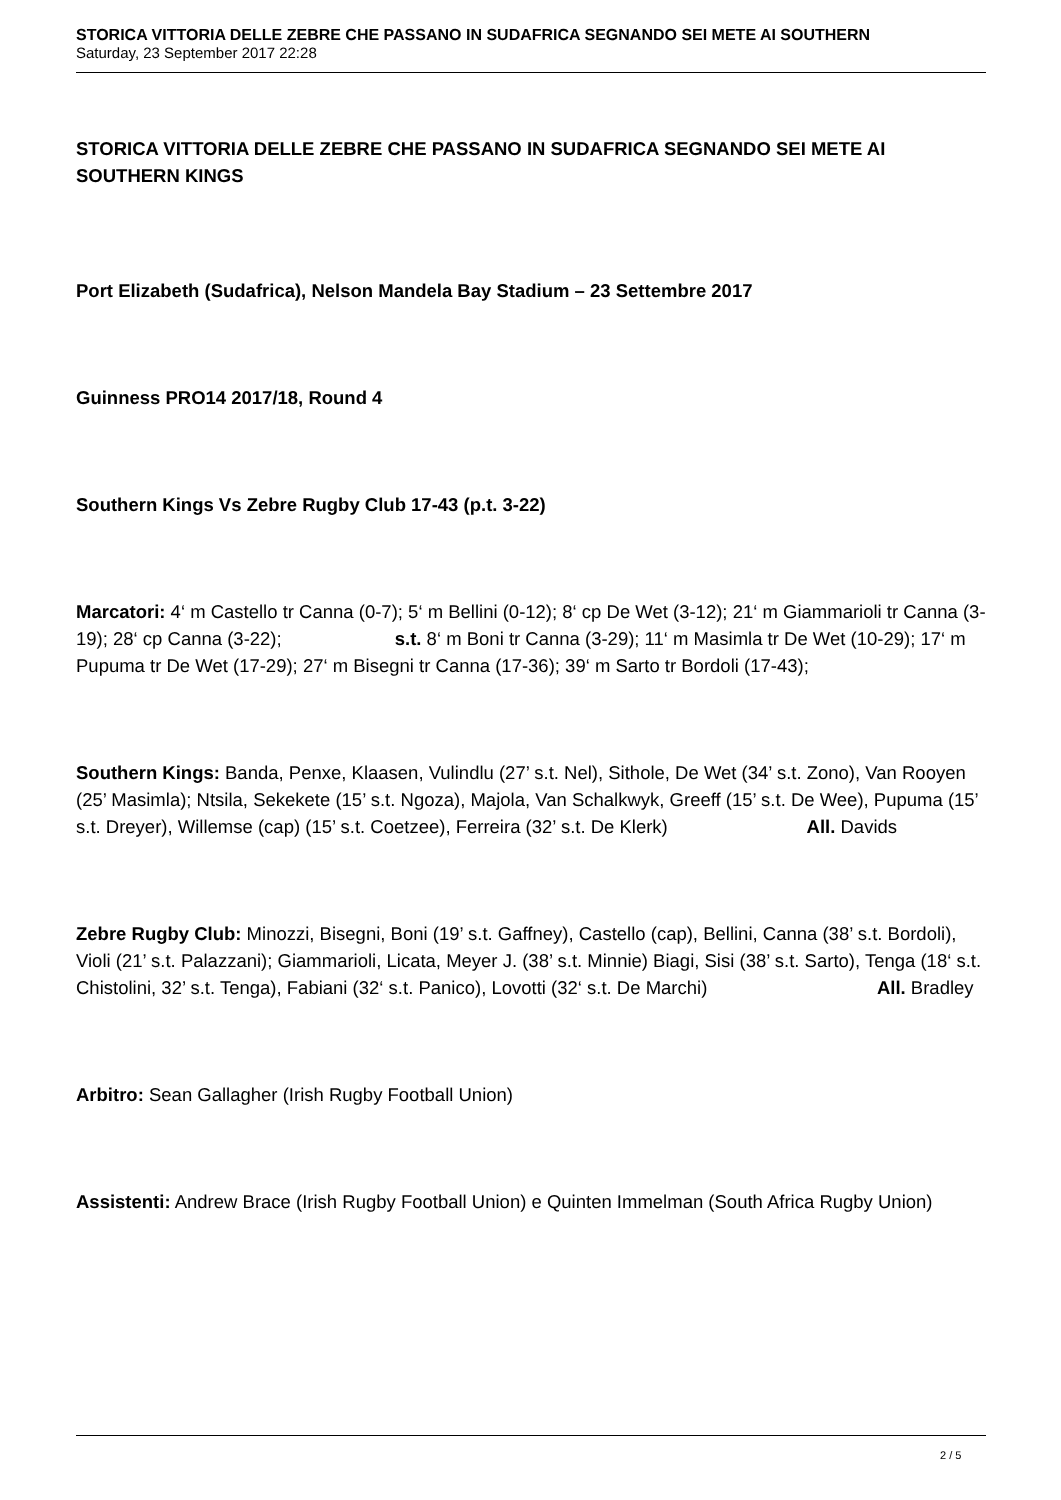STORICA VITTORIA DELLE ZEBRE CHE PASSANO IN SUDAFRICA SEGNANDO SEI METE AI SOUTHERN
Saturday, 23 September 2017 22:28
STORICA VITTORIA DELLE ZEBRE CHE PASSANO IN SUDAFRICA SEGNANDO SEI METE AI SOUTHERN KINGS
Port Elizabeth (Sudafrica), Nelson Mandela Bay Stadium – 23 Settembre 2017
Guinness PRO14 2017/18, Round 4
Southern Kings Vs Zebre Rugby Club 17-43 (p.t. 3-22)
Marcatori: 4‘ m Castello tr Canna (0-7); 5‘ m Bellini (0-12); 8‘ cp De Wet (3-12); 21‘ m Giammarioli tr Canna (3-19); 28‘ cp Canna (3-22); s.t. 8‘ m Boni tr Canna (3-29); 11‘ m Masimla tr De Wet (10-29); 17‘ m Pupuma tr De Wet (17-29); 27‘ m Bisegni tr Canna (17-36); 39‘ m Sarto tr Bordoli (17-43);
Southern Kings: Banda, Penxe, Klaasen, Vulindlu (27’ s.t. Nel), Sithole, De Wet (34’ s.t. Zono), Van Rooyen (25’ Masimla); Ntsila, Sekekete (15’ s.t. Ngoza), Majola, Van Schalkwyk, Greeff (15’ s.t. De Wee), Pupuma (15’ s.t. Dreyer), Willemse (cap) (15’ s.t. Coetzee), Ferreira (32’ s.t. De Klerk) All. Davids
Zebre Rugby Club: Minozzi, Bisegni, Boni (19’ s.t. Gaffney), Castello (cap), Bellini, Canna (38’ s.t. Bordoli), Violi (21’ s.t. Palazzani); Giammarioli, Licata, Meyer J. (38’ s.t. Minnie) Biagi, Sisi (38’ s.t. Sarto), Tenga (18‘ s.t. Chistolini, 32’ s.t. Tenga), Fabiani (32‘ s.t. Panico), Lovotti (32‘ s.t. De Marchi) All. Bradley
Arbitro: Sean Gallagher (Irish Rugby Football Union)
Assistenti: Andrew Brace (Irish Rugby Football Union) e Quinten Immelman (South Africa Rugby Union)
2 / 5